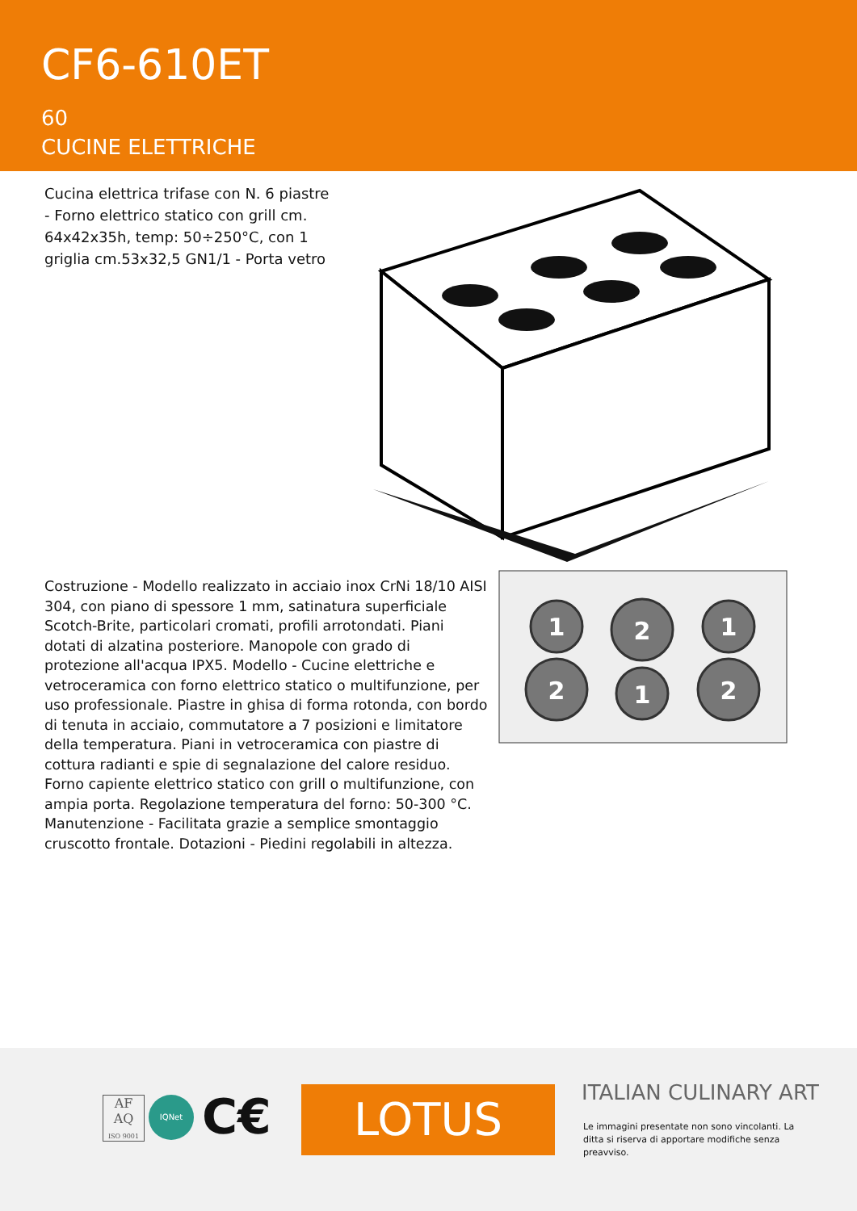CF6-610ET
60
CUCINE ELETTRICHE
Cucina elettrica trifase con N. 6 piastre - Forno elettrico statico con grill cm. 64x42x35h, temp: 50÷250°C, con 1 griglia cm.53x32,5 GN1/1 - Porta vetro
Costruzione - Modello realizzato in acciaio inox CrNi 18/10 AISI 304, con piano di spessore 1 mm, satinatura superficiale Scotch-Brite, particolari cromati, profili arrotondati. Piani dotati di alzatina posteriore. Manopole con grado di protezione all'acqua IPX5. Modello - Cucine elettriche e vetroceramica con forno elettrico statico o multifunzione, per uso professionale. Piastre in ghisa di forma rotonda, con bordo di tenuta in acciaio, commutatore a 7 posizioni e limitatore della temperatura. Piani in vetroceramica con piastre di cottura radianti e spie di segnalazione del calore residuo. Forno capiente elettrico statico con grill o multifunzione, con ampia porta. Regolazione temperatura del forno: 50-300 °C. Manutenzione - Facilitata grazie a semplice smontaggio cruscotto frontale. Dotazioni - Piedini regolabili in altezza.
1
2
2
1
1
2
AF AQ
ISO 9001
IQNet C€ LOTUS ITALIAN CULINARY ART
Le immagini presentate non sono vincolanti. La ditta si riserva di apportare modifiche senza preavviso.